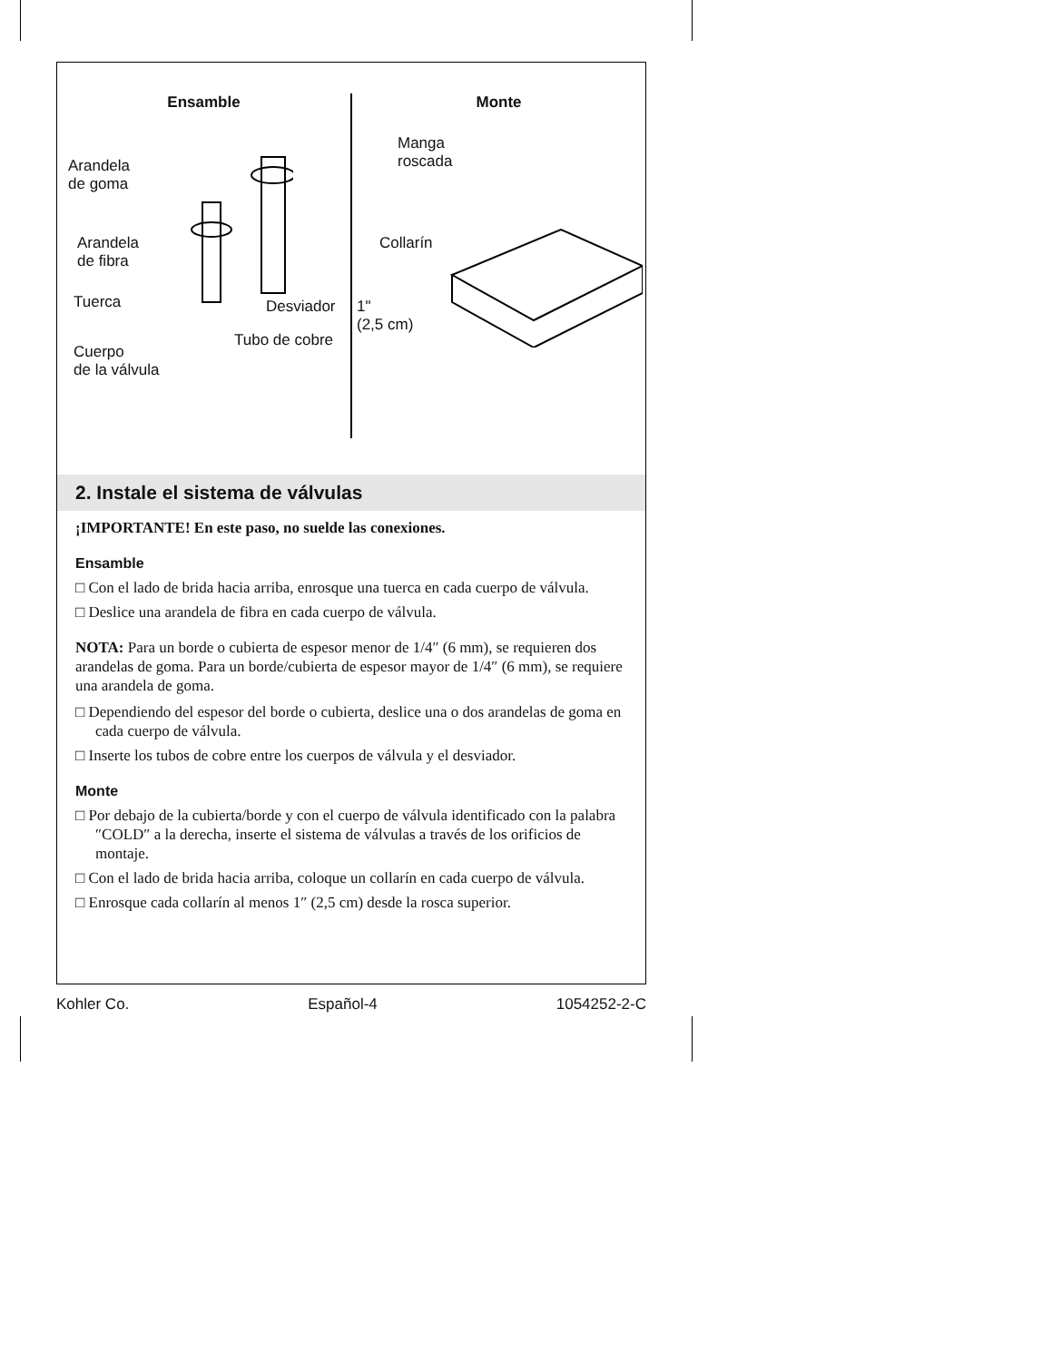Ensamble
Arandela
de goma
Arandela
de fibra
Tuerca Desviador
Tubo de cobre
Cuerpo
de la válvula
Monte
Manga
roscada
Collarín
1"
(2,5 cm)
2. Instale el sistema de válvulas
¡IMPORTANTE! En este paso, no suelde las conexiones.
Ensamble
□ Con el lado de brida hacia arriba, enrosque una tuerca en cada cuerpo de válvula.
□ Deslice una arandela de fibra en cada cuerpo de válvula.
NOTA: Para un borde o cubierta de espesor menor de 1/4″ (6 mm), se requieren dos arandelas de goma. Para un borde/cubierta de espesor mayor de 1/4″ (6 mm), se requiere una arandela de goma.
□ Dependiendo del espesor del borde o cubierta, deslice una o dos arandelas de goma en cada cuerpo de válvula.
□ Inserte los tubos de cobre entre los cuerpos de válvula y el desviador.
Monte
□ Por debajo de la cubierta/borde y con el cuerpo de válvula identificado con la palabra ″COLD″ a la derecha, inserte el sistema de válvulas a través de los orificios de montaje.
□ Con el lado de brida hacia arriba, coloque un collarín en cada cuerpo de válvula.
□ Enrosque cada collarín al menos 1″ (2,5 cm) desde la rosca superior.
Kohler Co. Español-4 1054252-2-C